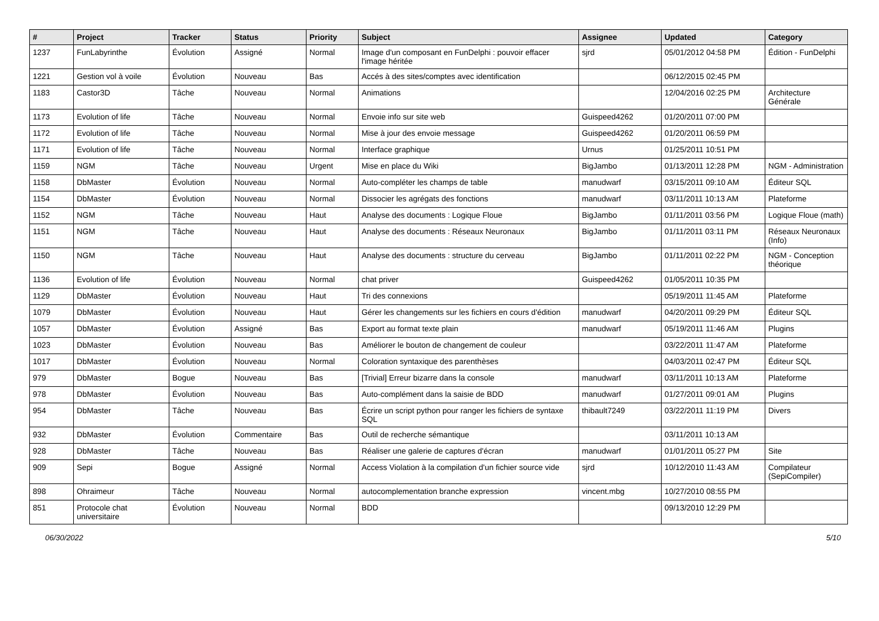| # | Project | Tracker | Status | Priority | Subject | Assignee | Updated | Category |
| --- | --- | --- | --- | --- | --- | --- | --- | --- |
| 1237 | FunLabyrinthe | Évolution | Assigné | Normal | Image d'un composant en FunDelphi : pouvoir effacer l'image héritée | sjrd | 05/01/2012 04:58 PM | Édition - FunDelphi |
| 1221 | Gestion vol à voile | Évolution | Nouveau | Bas | Accés à des sites/comptes avec identification | | 06/12/2015 02:45 PM | |
| 1183 | Castor3D | Tâche | Nouveau | Normal | Animations | | 12/04/2016 02:25 PM | Architecture Générale |
| 1173 | Evolution of life | Tâche | Nouveau | Normal | Envoie info sur site web | Guispeed4262 | 01/20/2011 07:00 PM | |
| 1172 | Evolution of life | Tâche | Nouveau | Normal | Mise à jour des envoie message | Guispeed4262 | 01/20/2011 06:59 PM | |
| 1171 | Evolution of life | Tâche | Nouveau | Normal | Interface graphique | Urnus | 01/25/2011 10:51 PM | |
| 1159 | NGM | Tâche | Nouveau | Urgent | Mise en place du Wiki | BigJambo | 01/13/2011 12:28 PM | NGM - Administration |
| 1158 | DbMaster | Évolution | Nouveau | Normal | Auto-compléter les champs de table | manudwarf | 03/15/2011 09:10 AM | Éditeur SQL |
| 1154 | DbMaster | Évolution | Nouveau | Normal | Dissocier les agrégats des fonctions | manudwarf | 03/11/2011 10:13 AM | Plateforme |
| 1152 | NGM | Tâche | Nouveau | Haut | Analyse des documents : Logique Floue | BigJambo | 01/11/2011 03:56 PM | Logique Floue (math) |
| 1151 | NGM | Tâche | Nouveau | Haut | Analyse des documents : Réseaux Neuronaux | BigJambo | 01/11/2011 03:11 PM | Réseaux Neuronaux (Info) |
| 1150 | NGM | Tâche | Nouveau | Haut | Analyse des documents : structure du cerveau | BigJambo | 01/11/2011 02:22 PM | NGM - Conception théorique |
| 1136 | Evolution of life | Évolution | Nouveau | Normal | chat priver | Guispeed4262 | 01/05/2011 10:35 PM | |
| 1129 | DbMaster | Évolution | Nouveau | Haut | Tri des connexions | | 05/19/2011 11:45 AM | Plateforme |
| 1079 | DbMaster | Évolution | Nouveau | Haut | Gérer les changements sur les fichiers en cours d'édition | manudwarf | 04/20/2011 09:29 PM | Éditeur SQL |
| 1057 | DbMaster | Évolution | Assigné | Bas | Export au format texte plain | manudwarf | 05/19/2011 11:46 AM | Plugins |
| 1023 | DbMaster | Évolution | Nouveau | Bas | Améliorer le bouton de changement de couleur | | 03/22/2011 11:47 AM | Plateforme |
| 1017 | DbMaster | Évolution | Nouveau | Normal | Coloration syntaxique des parenthèses | | 04/03/2011 02:47 PM | Éditeur SQL |
| 979 | DbMaster | Bogue | Nouveau | Bas | [Trivial] Erreur bizarre dans la console | manudwarf | 03/11/2011 10:13 AM | Plateforme |
| 978 | DbMaster | Évolution | Nouveau | Bas | Auto-complément dans la saisie de BDD | manudwarf | 01/27/2011 09:01 AM | Plugins |
| 954 | DbMaster | Tâche | Nouveau | Bas | Écrire un script python pour ranger les fichiers de syntaxe SQL | thibault7249 | 03/22/2011 11:19 PM | Divers |
| 932 | DbMaster | Évolution | Commentaire | Bas | Outil de recherche sémantique | | 03/11/2011 10:13 AM | |
| 928 | DbMaster | Tâche | Nouveau | Bas | Réaliser une galerie de captures d'écran | manudwarf | 01/01/2011 05:27 PM | Site |
| 909 | Sepi | Bogue | Assigné | Normal | Access Violation à la compilation d'un fichier source vide | sjrd | 10/12/2010 11:43 AM | Compilateur (SepiCompiler) |
| 898 | Ohraimeur | Tâche | Nouveau | Normal | autocomplementation branche expression | vincent.mbg | 10/27/2010 08:55 PM | |
| 851 | Protocole chat universitaire | Évolution | Nouveau | Normal | BDD | | 09/13/2010 12:29 PM | |
06/30/2022 5/10